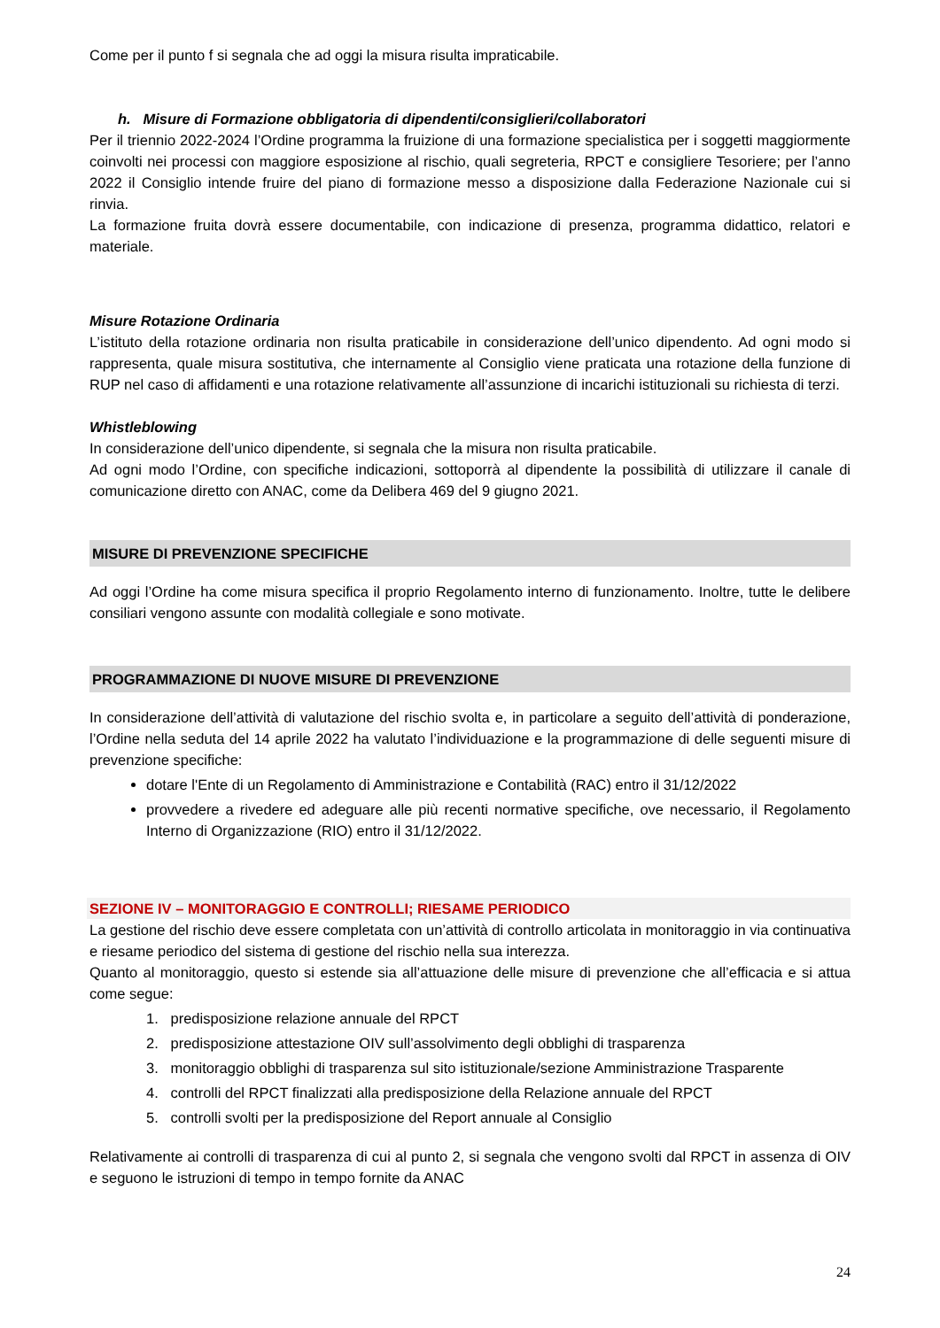Come per il punto f si segnala che ad oggi la misura risulta impraticabile.
h. Misure di Formazione obbligatoria di dipendenti/consiglieri/collaboratori
Per il triennio 2022-2024 l’Ordine programma la fruizione di una formazione specialistica per i soggetti maggiormente coinvolti nei processi con maggiore esposizione al rischio, quali segreteria, RPCT e consigliere Tesoriere; per l’anno 2022 il Consiglio intende fruire del piano di formazione messo a disposizione dalla Federazione Nazionale cui si rinvia.
La formazione fruita dovrà essere documentabile, con indicazione di presenza, programma didattico, relatori e materiale.
Misure Rotazione Ordinaria
L’istituto della rotazione ordinaria non risulta praticabile in considerazione dell’unico dipendento. Ad ogni modo si rappresenta, quale misura sostitutiva, che internamente al Consiglio viene praticata una rotazione della funzione di RUP nel caso di affidamenti e una rotazione relativamente all’assunzione di incarichi istituzionali su richiesta di terzi.
Whistleblowing
In considerazione dell’unico dipendente, si segnala che la misura non risulta praticabile.
Ad ogni modo l’Ordine, con specifiche indicazioni, sottoporrà al dipendente la possibilità di utilizzare il canale di comunicazione diretto con ANAC, come da Delibera 469 del 9 giugno 2021.
MISURE DI PREVENZIONE SPECIFICHE
Ad oggi l’Ordine ha come misura specifica il proprio Regolamento interno di funzionamento. Inoltre, tutte le delibere consiliari vengono assunte con modalità collegiale e sono motivate.
PROGRAMMAZIONE DI NUOVE MISURE DI PREVENZIONE
In considerazione dell’attività di valutazione del rischio svolta e, in particolare a seguito dell’attività di ponderazione, l’Ordine nella seduta del 14 aprile 2022 ha valutato l’individuazione e la programmazione di delle seguenti misure di prevenzione specifiche:
dotare l'Ente di un Regolamento di Amministrazione e Contabilità (RAC) entro il 31/12/2022
provvedere a rivedere ed adeguare alle più recenti normative specifiche, ove necessario, il Regolamento Interno di Organizzazione (RIO) entro il 31/12/2022.
SEZIONE IV – MONITORAGGIO E CONTROLLI; RIESAME PERIODICO
La gestione del rischio deve essere completata con un’attività di controllo articolata in monitoraggio in via continuativa e riesame periodico del sistema di gestione del rischio nella sua interezza.
Quanto al monitoraggio, questo si estende sia all’attuazione delle misure di prevenzione che all’efficacia e si attua come segue:
1. predisposizione relazione annuale del RPCT
2. predisposizione attestazione OIV sull’assolvimento degli obblighi di trasparenza
3. monitoraggio obblighi di trasparenza sul sito istituzionale/sezione Amministrazione Trasparente
4. controlli del RPCT finalizzati alla predisposizione della Relazione annuale del RPCT
5. controlli svolti per la predisposizione del Report annuale al Consiglio
Relativamente ai controlli di trasparenza di cui al punto 2, si segnala che vengono svolti dal RPCT in assenza di OIV e seguono le istruzioni di tempo in tempo fornite da ANAC
24